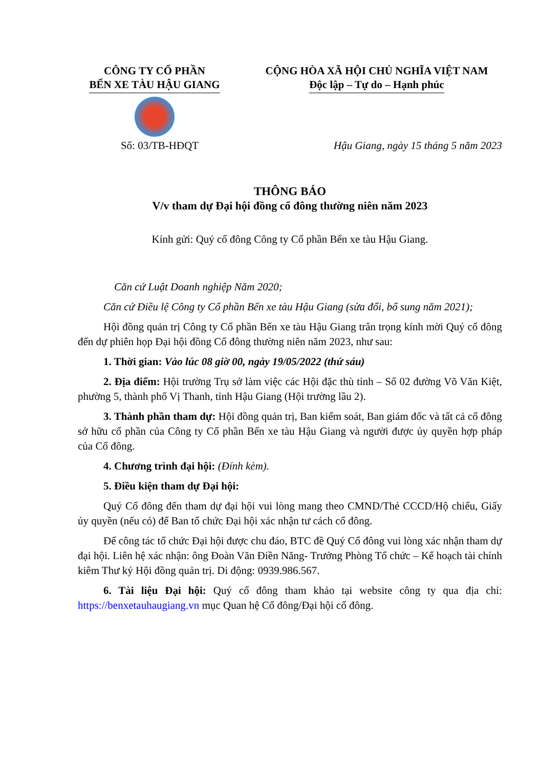CÔNG TY CỔ PHẦN
BẾN XE TÀU HẬU GIANG
CỘNG HÒA XÃ HỘI CHỦ NGHĨA VIỆT NAM
Độc lập – Tự do – Hạnh phúc
Số: 03/TB-HĐQT Hậu Giang, ngày 15 tháng 5 năm 2023
THÔNG BÁO
V/v tham dự Đại hội đồng cổ đông thường niên năm 2023
Kính gửi: Quý cổ đông Công ty Cổ phần Bến xe tàu Hậu Giang.
Căn cứ Luật Doanh nghiệp Năm 2020;
Căn cứ Điều lệ Công ty Cổ phần Bến xe tàu Hậu Giang (sửa đổi, bổ sung năm 2021);
Hội đồng quản trị Công ty Cổ phần Bến xe tàu Hậu Giang trân trọng kính mời Quý cổ đông đến dự phiên họp Đại hội đồng Cổ đông thường niên năm 2023, như sau:
1. Thời gian: Vào lúc 08 giờ 00, ngày 19/05/2022 (thứ sáu)
2. Địa điểm: Hội trường Trụ sở làm việc các Hội đặc thù tỉnh – Số 02 đường Võ Văn Kiệt, phường 5, thành phố Vị Thanh, tỉnh Hậu Giang (Hội trường lầu 2).
3. Thành phần tham dự: Hội đồng quản trị, Ban kiểm soát, Ban giám đốc và tất cả cổ đông sở hữu cổ phần của Công ty Cổ phần Bến xe tàu Hậu Giang và người được ủy quyền hợp pháp của Cổ đông.
4. Chương trình đại hội: (Đính kèm).
5. Điều kiện tham dự Đại hội:
Quý Cổ đông đến tham dự đại hội vui lòng mang theo CMND/Thẻ CCCD/Hộ chiếu, Giấy ủy quyền (nếu có) để Ban tổ chức Đại hội xác nhận tư cách cổ đông.
Để công tác tổ chức Đại hội được chu đáo, BTC đề Quý Cổ đông vui lòng xác nhận tham dự đại hội. Liên hệ xác nhận: ông Đoàn Văn Điền Năng- Trưởng Phòng Tổ chức – Kế hoạch tài chính kiêm Thư ký Hội đồng quản trị. Di động: 0939.986.567.
6. Tài liệu Đại hội: Quý cổ đông tham khảo tại website công ty qua địa chỉ: https://benxetauhaugiang.vn mục Quan hệ Cổ đông/Đại hội cổ đông.